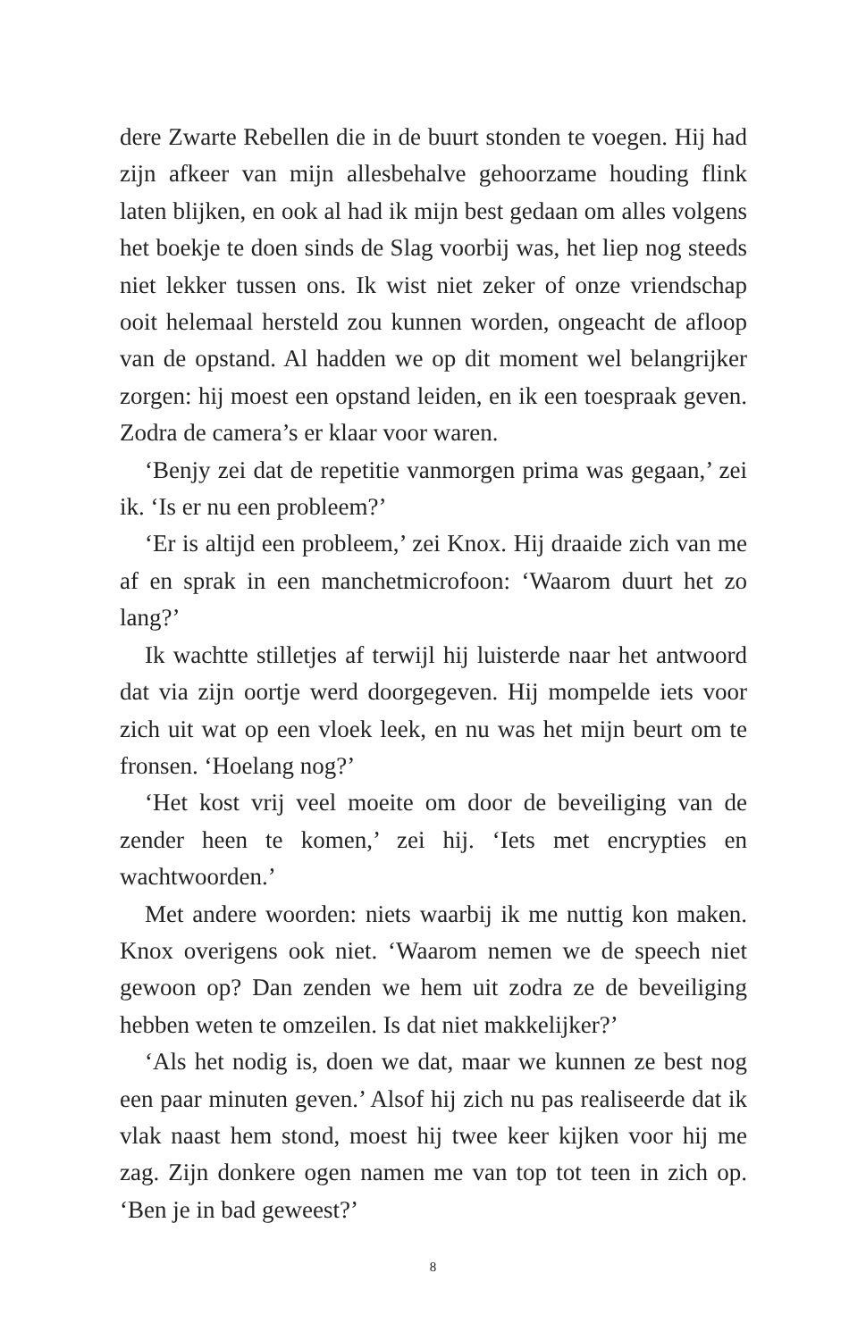dere Zwarte Rebellen die in de buurt stonden te voegen. Hij had zijn afkeer van mijn allesbehalve gehoorzame houding flink laten blijken, en ook al had ik mijn best gedaan om alles volgens het boekje te doen sinds de Slag voorbij was, het liep nog steeds niet lekker tussen ons. Ik wist niet zeker of onze vriendschap ooit helemaal hersteld zou kunnen worden, ongeacht de afloop van de opstand. Al hadden we op dit moment wel belangrijker zorgen: hij moest een opstand leiden, en ik een toespraak geven. Zodra de camera’s er klaar voor waren.
‘Benjy zei dat de repetitie vanmorgen prima was gegaan,’ zei ik. ‘Is er nu een probleem?’
‘Er is altijd een probleem,’ zei Knox. Hij draaide zich van me af en sprak in een manchetmicrofoon: ‘Waarom duurt het zo lang?’
Ik wachtte stilletjes af terwijl hij luisterde naar het antwoord dat via zijn oortje werd doorgegeven. Hij mompelde iets voor zich uit wat op een vloek leek, en nu was het mijn beurt om te fronsen. ‘Hoelang nog?’
‘Het kost vrij veel moeite om door de beveiliging van de zender heen te komen,’ zei hij. ‘Iets met encrypties en wachtwoorden.’
Met andere woorden: niets waarbij ik me nuttig kon maken. Knox overigens ook niet. ‘Waarom nemen we de speech niet gewoon op? Dan zenden we hem uit zodra ze de beveiliging hebben weten te omzeilen. Is dat niet makkelijker?’
‘Als het nodig is, doen we dat, maar we kunnen ze best nog een paar minuten geven.’ Alsof hij zich nu pas realiseerde dat ik vlak naast hem stond, moest hij twee keer kijken voor hij me zag. Zijn donkere ogen namen me van top tot teen in zich op. ‘Ben je in bad geweest?’
8